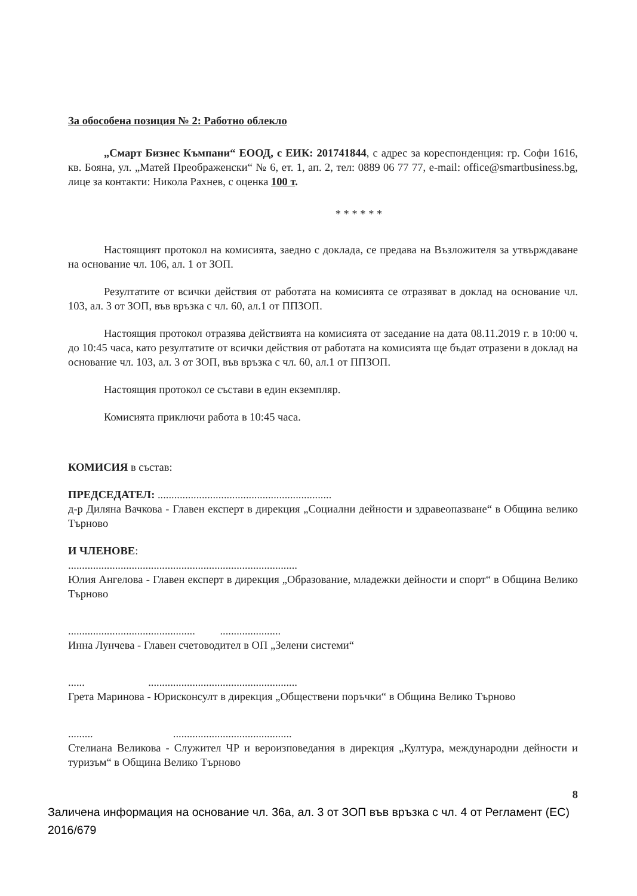За обособена позиция № 2: Работно облекло
„Смарт Бизнес Къмпани“ ЕООД, с ЕИК: 201741844, с адрес за кореспонденция: гр. Софи 1616, кв. Бояна, ул. „Матей Преображенски“ № 6, ет. 1, ап. 2, тел: 0889 06 77 77, e-mail: office@smartbusiness.bg, лице за контакти: Никола Рахнев, с оценка 100 т.
* * * * * *
Настоящият протокол на комисията, заедно с доклада, се предава на Възложителя за утвърждаване на основание чл. 106, ал. 1 от ЗОП.
Резултатите от всички действия от работата на комисията се отразяват в доклад на основание чл. 103, ал. 3 от ЗОП, във връзка с чл. 60, ал.1 от ППЗОП.
Настоящия протокол отразява действията на комисията от заседание на дата 08.11.2019 г. в 10:00 ч. до 10:45 часа, като резултатите от всички действия от работата на комисията ще бъдат отразени в доклад на основание чл. 103, ал. 3 от ЗОП, във връзка с чл. 60, ал.1 от ППЗОП.
Настоящия протокол се състави в един екземпляр.
Комисията приключи работа в 10:45 часа.
КОМИСИЯ в състав:
ПРЕДСЕДАТЕЛ: ...............................................................
д-р Диляна Вачкова - Главен експерт в дирекция „Социални дейности и здравеопазване“ в Община велико Търново
И ЧЛЕНОВЕ:
...................................................................................
Юлия Ангелова - Главен експерт в дирекция „Образование, младежки дейности и спорт“ в Община Велико Търново
.............................................. ......................
Инна Лунчева - Главен счетоводител в ОП „Зелени системи“
...... ......................................................
Грета Маринова - Юрисконсулт в дирекция „Обществени поръчки“ в Община Велико Търново
......... ...........................................
Стелиана Великова - Служител ЧР и вероизповедания в дирекция „Култура, международни дейности и туризъм“ в Община Велико Търново
8
Заличена информация на основание чл. 36а, ал. 3 от ЗОП във връзка с чл. 4 от Регламент (ЕС) 2016/679